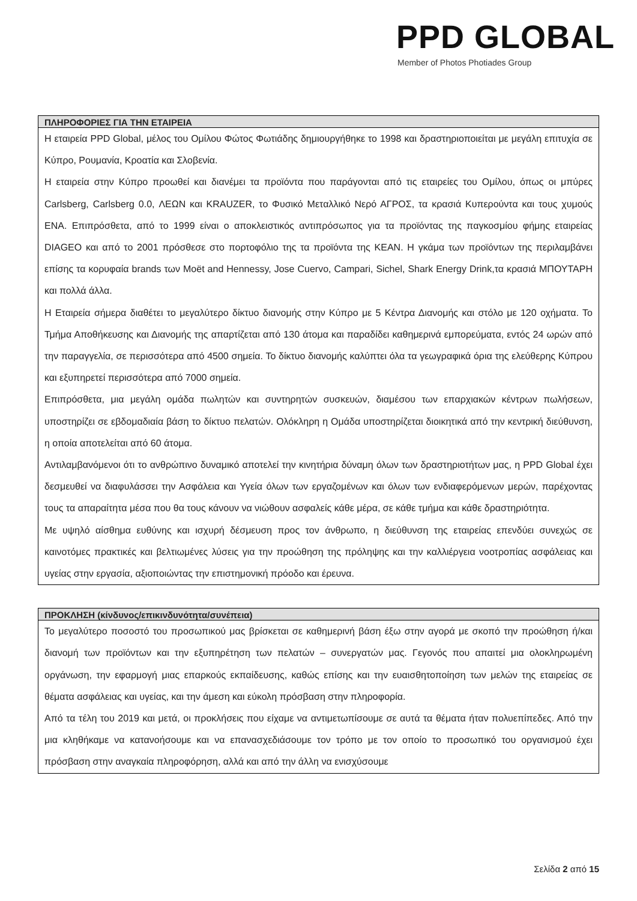PPD GLOBAL
Member of Photos Photiades Group
ΠΛΗΡΟΦΟΡΙΕΣ ΓΙΑ ΤΗΝ ΕΤΑΙΡΕΙΑ
Η εταιρεία PPD Global, μέλος του Ομίλου Φώτος Φωτιάδης δημιουργήθηκε το 1998 και δραστηριοποιείται με μεγάλη επιτυχία σε Κύπρο, Ρουμανία, Κροατία και Σλοβενία.
Η εταιρεία στην Κύπρο προωθεί και διανέμει τα προϊόντα που παράγονται από τις εταιρείες του Ομίλου, όπως οι μπύρες Carlsberg, Carlsberg 0.0, ΛΕΩΝ και KRAUZER, το Φυσικό Μεταλλικό Νερό ΑΓΡΟΣ, τα κρασιά Κυπερούντα και τους χυμούς ΕΝΑ. Επιπρόσθετα, από το 1999 είναι ο αποκλειστικός αντιπρόσωπος για τα προϊόντας της παγκοσμίου φήμης εταιρείας DIAGEO και από το 2001 πρόσθεσε στο πορτοφόλιο της τα προϊόντα της KEAN. Η γκάμα των προϊόντων της περιλαμβάνει επίσης τα κορυφαία brands των Moët and Hennessy, Jose Cuervo, Campari, Sichel, Shark Energy Drink,τα κρασιά ΜΠΟΥΤΑΡΗ και πολλά άλλα.
Η Εταιρεία σήμερα διαθέτει το μεγαλύτερο δίκτυο διανομής στην Κύπρο με 5 Κέντρα Διανομής και στόλο με 120 οχήματα. Το Τμήμα Αποθήκευσης και Διανομής της απαρτίζεται από 130 άτομα και παραδίδει καθημερινά εμπορεύματα, εντός 24 ωρών από την παραγγελία, σε περισσότερα από 4500 σημεία. Το δίκτυο διανομής καλύπτει όλα τα γεωγραφικά όρια της ελεύθερης Κύπρου και εξυπηρετεί περισσότερα από 7000 σημεία.
Επιπρόσθετα, μια μεγάλη ομάδα πωλητών και συντηρητών συσκευών, διαμέσου των επαρχιακών κέντρων πωλήσεων, υποστηρίζει σε εβδομαδιαία βάση το δίκτυο πελατών. Ολόκληρη η Ομάδα υποστηρίζεται διοικητικά από την κεντρική διεύθυνση, η οποία αποτελείται από 60 άτομα.
Αντιλαμβανόμενοι ότι το ανθρώπινο δυναμικό αποτελεί την κινητήρια δύναμη όλων των δραστηριοτήτων μας, η PPD Global έχει δεσμευθεί να διαφυλάσσει την Ασφάλεια και Υγεία όλων των εργαζομένων και όλων των ενδιαφερόμενων μερών, παρέχοντας τους τα απαραίτητα μέσα που θα τους κάνουν να νιώθουν ασφαλείς κάθε μέρα, σε κάθε τμήμα και κάθε δραστηριότητα.
Με υψηλό αίσθημα ευθύνης και ισχυρή δέσμευση προς τον άνθρωπο, η διεύθυνση της εταιρείας επενδύει συνεχώς σε καινοτόμες πρακτικές και βελτιωμένες λύσεις για την προώθηση της πρόληψης και την καλλιέργεια νοοτροπίας ασφάλειας και υγείας στην εργασία, αξιοποιώντας την επιστημονική πρόοδο και έρευνα.
ΠΡΟΚΛΗΣΗ (κίνδυνος/επικινδυνότητα/συνέπεια)
Το μεγαλύτερο ποσοστό του προσωπικού μας βρίσκεται σε καθημερινή βάση έξω στην αγορά με σκοπό την προώθηση ή/και διανομή των προϊόντων και την εξυπηρέτηση των πελατών – συνεργατών μας. Γεγονός που απαιτεί μια ολοκληρωμένη οργάνωση, την εφαρμογή μιας επαρκούς εκπαίδευσης, καθώς επίσης και την ευαισθητοποίηση των μελών της εταιρείας σε θέματα ασφάλειας και υγείας, και την άμεση και εύκολη πρόσβαση στην πληροφορία.
Από τα τέλη του 2019 και μετά, οι προκλήσεις που είχαμε να αντιμετωπίσουμε σε αυτά τα θέματα ήταν πολυεπίπεδες. Από την μια κληθήκαμε να κατανοήσουμε και να επανασχεδιάσουμε τον τρόπο με τον οποίο το προσωπικό του οργανισμού έχει πρόσβαση στην αναγκαία πληροφόρηση, αλλά και από την άλλη να ενισχύσουμε
Σελίδα 2 από 15